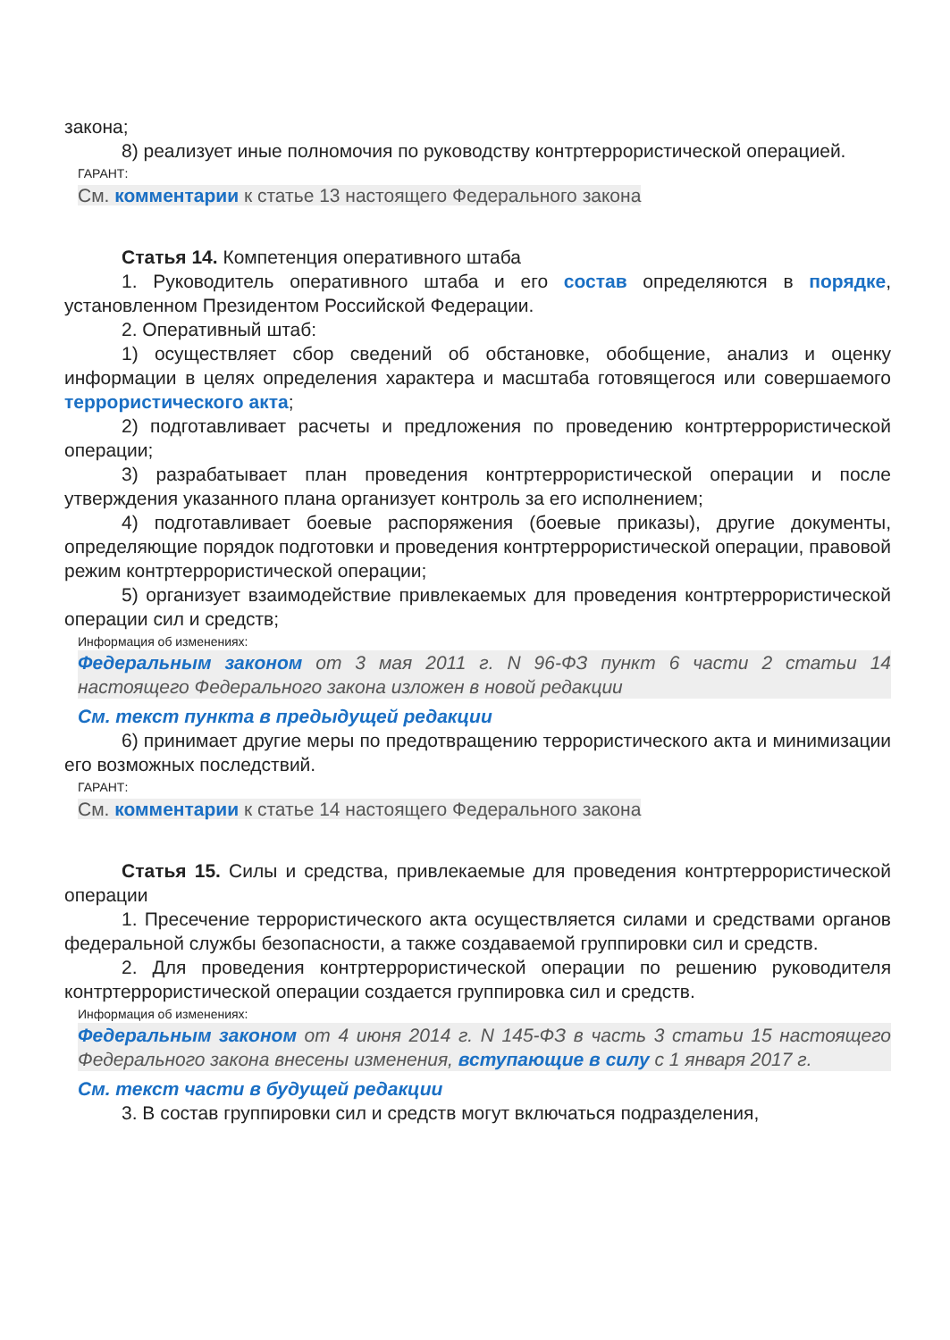закона;
8) реализует иные полномочия по руководству контртеррористической операцией.
ГАРАНТ:
См. комментарии к статье 13 настоящего Федерального закона
Статья 14. Компетенция оперативного штаба
1. Руководитель оперативного штаба и его состав определяются в порядке, установленном Президентом Российской Федерации.
2. Оперативный штаб:
1) осуществляет сбор сведений об обстановке, обобщение, анализ и оценку информации в целях определения характера и масштаба готовящегося или совершаемого террористического акта;
2) подготавливает расчеты и предложения по проведению контртеррористической операции;
3) разрабатывает план проведения контртеррористической операции и после утверждения указанного плана организует контроль за его исполнением;
4) подготавливает боевые распоряжения (боевые приказы), другие документы, определяющие порядок подготовки и проведения контртеррористической операции, правовой режим контртеррористической операции;
5) организует взаимодействие привлекаемых для проведения контртеррористической операции сил и средств;
Информация об изменениях:
Федеральным законом от 3 мая 2011 г. N 96-ФЗ пункт 6 части 2 статьи 14 настоящего Федерального закона изложен в новой редакции
См. текст пункта в предыдущей редакции
6) принимает другие меры по предотвращению террористического акта и минимизации его возможных последствий.
ГАРАНТ:
См. комментарии к статье 14 настоящего Федерального закона
Статья 15. Силы и средства, привлекаемые для проведения контртеррористической операции
1. Пресечение террористического акта осуществляется силами и средствами органов федеральной службы безопасности, а также создаваемой группировки сил и средств.
2. Для проведения контртеррористической операции по решению руководителя контртеррористической операции создается группировка сил и средств.
Информация об изменениях:
Федеральным законом от 4 июня 2014 г. N 145-ФЗ в часть 3 статьи 15 настоящего Федерального закона внесены изменения, вступающие в силу с 1 января 2017 г.
См. текст части в будущей редакции
3. В состав группировки сил и средств могут включаться подразделения,